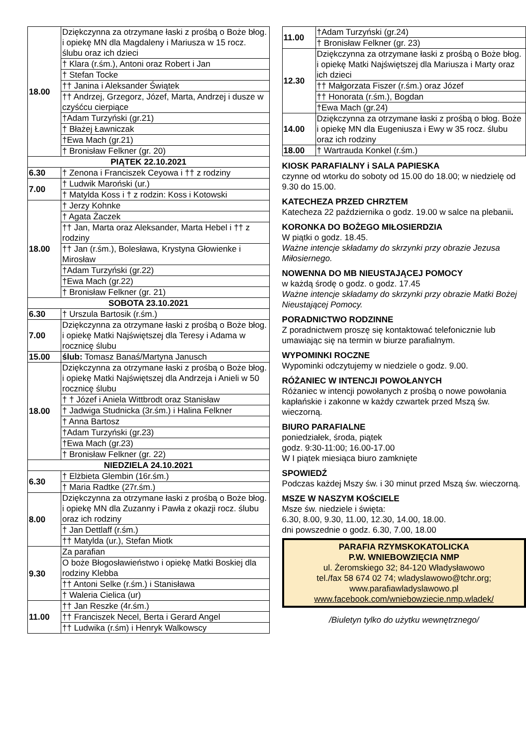| 18.00 | Dziękczynna za otrzymane łaski z prośbą o Boże błog. i opiekę MN dla Magdaleny i Mariusza w 15 rocz. ślubu oraz ich dzieci |
| | † Klara (r.śm.), Antoni oraz Robert i Jan |
| | † Stefan Tocke |
| | †† Janina i Aleksander Świątek |
| | †† Andrzej, Grzegorz, Józef, Marta, Andrzej i dusze w czyśćcu cierpiące |
| | †Adam Turzyński (gr.21) |
| | † Błażej Ławniczak |
| | †Ewa Mach (gr.21) |
| | † Bronisław Felkner (gr. 20) |
| PIĄTEK 22.10.2021 | |
| 6.30 | † Zenona i Franciszek Ceyowa i †† z rodziny |
| 7.00 | † Ludwik Maroński (ur.) |
| | † Matylda Koss i † z rodzin: Koss i Kotowski |
| 18.00 | † Jerzy Kohnke |
| | † Agata Żaczek |
| | †† Jan, Marta oraz Aleksander, Marta Hebel i †† z rodziny |
| | †† Jan (r.śm.), Bolesława, Krystyna Głowienke i Mirosław |
| | †Adam Turzyński (gr.22) |
| | †Ewa Mach (gr.22) |
| | † Bronisław Felkner (gr. 21) |
| SOBOTA 23.10.2021 | |
| 6.30 | † Urszula Bartosik (r.śm.) |
| 7.00 | Dziękczynna za otrzymane łaski z prośbą o Boże błog. i opiekę Matki Najświętszej dla Teresy i Adama w rocznicę ślubu |
| 15.00 | ślub: Tomasz Banaś/Martyna Janusch |
| 18.00 | Dziękczynna za otrzymane łaski z prośbą o Boże błog. i opiekę Matki Najświętszej dla Andrzeja i Anieli w 50 rocznicę ślubu |
| | † † Józef i Aniela Wittbrodt oraz Stanisław |
| | † Jadwiga Studnicka (3r.śm.) i Halina Felkner |
| | † Anna Bartosz |
| | †Adam Turzyński (gr.23) |
| | †Ewa Mach (gr.23) |
| | † Bronisław Felkner (gr. 22) |
| NIEDZIELA 24.10.2021 | |
| 6.30 | † Elżbieta Glembin (16r.śm.) |
| | † Maria Radtke (27r.śm.) |
| 8.00 | Dziękczynna za otrzymane łaski z prośbą o Boże błog. i opiekę MN dla Zuzanny i Pawła z okazji rocz. ślubu oraz ich rodziny |
| | † Jan Dettlaff (r.śm.) |
| | †† Matylda (ur.), Stefan Miotk |
| 9.30 | Za parafian |
| | O boże Błogosławieństwo i opiekę Matki Boskiej dla rodziny Klebba |
| | †† Antoni Selke (r.śm.) i Stanisława |
| | † Waleria Cielica (ur) |
| 11.00 | †† Jan Reszke (4r.śm.) |
| | †† Franciszek Necel, Berta i Gerard Angel |
| | †† Ludwika (r.śm) i Henryk Walkowscy |
| 11.00 | †Adam Turzyński (gr.24) |
| | † Bronisław Felkner (gr. 23) |
| 12.30 | Dziękczynna za otrzymane łaski z prośbą o Boże błog. i opiekę Matki Najświętszej dla Mariusza i Marty oraz ich dzieci |
| | †† Małgorzata Fiszer (r.śm.) oraz Józef |
| | †† Honorata (r.śm.), Bogdan |
| | †Ewa Mach (gr.24) |
| 14.00 | Dziękczynna za otrzymane łaski z prośbą o błog. Boże i opiekę MN dla Eugeniusza i Ewy w 35 rocz. ślubu oraz ich rodziny |
| 18.00 | † Wartrauda Konkel (r.śm.) |
KIOSK PARAFIALNY i SALA PAPIESKA
czynne od wtorku do soboty od 15.00 do 18.00; w niedzielę od 9.30 do 15.00.
KATECHEZA PRZED CHRZTEM
Katecheza 22 października o godz. 19.00 w salce na plebanii.
KORONKA DO BOŻEGO MIŁOSIERDZIA
W piątki o godz. 18.45.
Ważne intencje składamy do skrzynki przy obrazie Jezusa Miłosiernego.
NOWENNA DO MB NIEUSTAJĄCEJ POMOCY
w każdą środę o godz. o godz. 17.45
Ważne intencje składamy do skrzynki przy obrazie Matki Bożej Nieustającej Pomocy.
PORADNICTWO RODZINNE
Z poradnictwem proszę się kontaktować telefonicznie lub umawiając się na termin w biurze parafialnym.
WYPOMINKI ROCZNE
Wypominki odczytujemy w niedziele o godz. 9.00.
RÓŻANIEC W INTENCJI POWOŁANYCH
Różaniec w intencji powołanych z prośbą o nowe powołania kapłańskie i zakonne w każdy czwartek przed Mszą św. wieczorną.
BIURO PARAFIALNE
poniedziałek, środa, piątek
godz. 9:30-11:00; 16.00-17.00
W I piątek miesiąca biuro zamknięte
SPOWIEDŹ
Podczas każdej Mszy św. i 30 minut przed Mszą św. wieczorną.
MSZE W NASZYM KOŚCIELE
Msze św. niedziele i święta:
6.30, 8.00, 9.30, 11.00, 12.30, 14.00, 18.00.
dni powszednie o godz. 6.30, 7.00, 18.00
PARAFIA RZYMSKOKATOLICKA
P.W. WNIEBOWZIĘCIA NMP
ul. Żeromskiego 32; 84-120 Władysławowo
tel./fax 58 674 02 74; wladyslawowo@tchr.org;
www.parafiawladyslawowo.pl
www.facebook.com/wniebowziecie.nmp.wladek/
/Biuletyn tylko do użytku wewnętrznego/